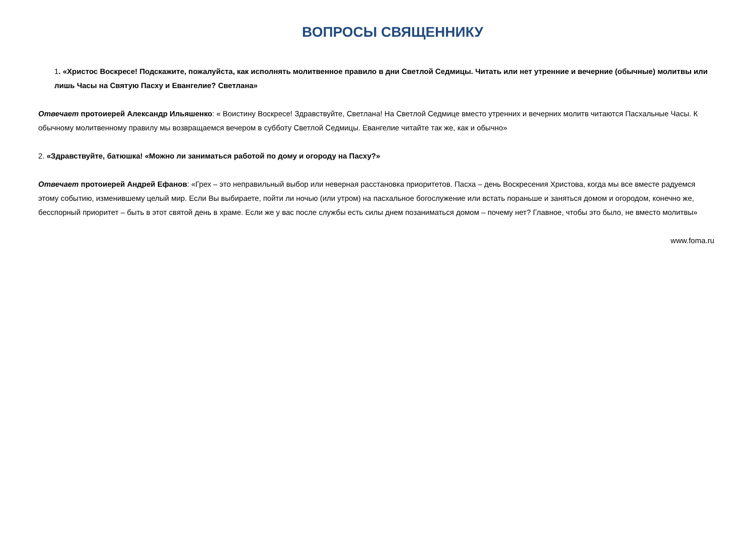ВОПРОСЫ СВЯЩЕННИКУ
1. «Христос Воскресе! Подскажите, пожалуйста, как исполнять молитвенное правило в дни Светлой Седмицы. Читать или нет утренние и вечерние (обычные) молитвы или лишь Часы на Святую Пасху и Евангелие? Светлана»
Отвечает протоиерей Александр Ильяшенко: « Воистину Воскресе! Здравствуйте, Светлана! На Светлой Седмице вместо утренних и вечерних молитв читаются Пасхальные Часы. К обычному молитвенному правилу мы возвращаемся вечером в субботу Светлой Седмицы. Евангелие читайте так же, как и обычно»
2. «Здравствуйте, батюшка! «Можно ли заниматься работой по дому и огороду на Пасху?»
Отвечает протоиерей Андрей Ефанов: «Грех – это неправильный выбор или неверная расстановка приоритетов. Пасха – день Воскресения Христова, когда мы все вместе радуемся этому событию, изменившему целый мир. Если Вы выбираете, пойти ли ночью (или утром) на пасхальное богослужение или встать пораньше и заняться домом и огородом, конечно же, бесспорный приоритет – быть в этот святой день в храме. Если же у вас после службы есть силы днем позаниматься домом – почему нет? Главное, чтобы это было, не вместо молитвы»
www.foma.ru